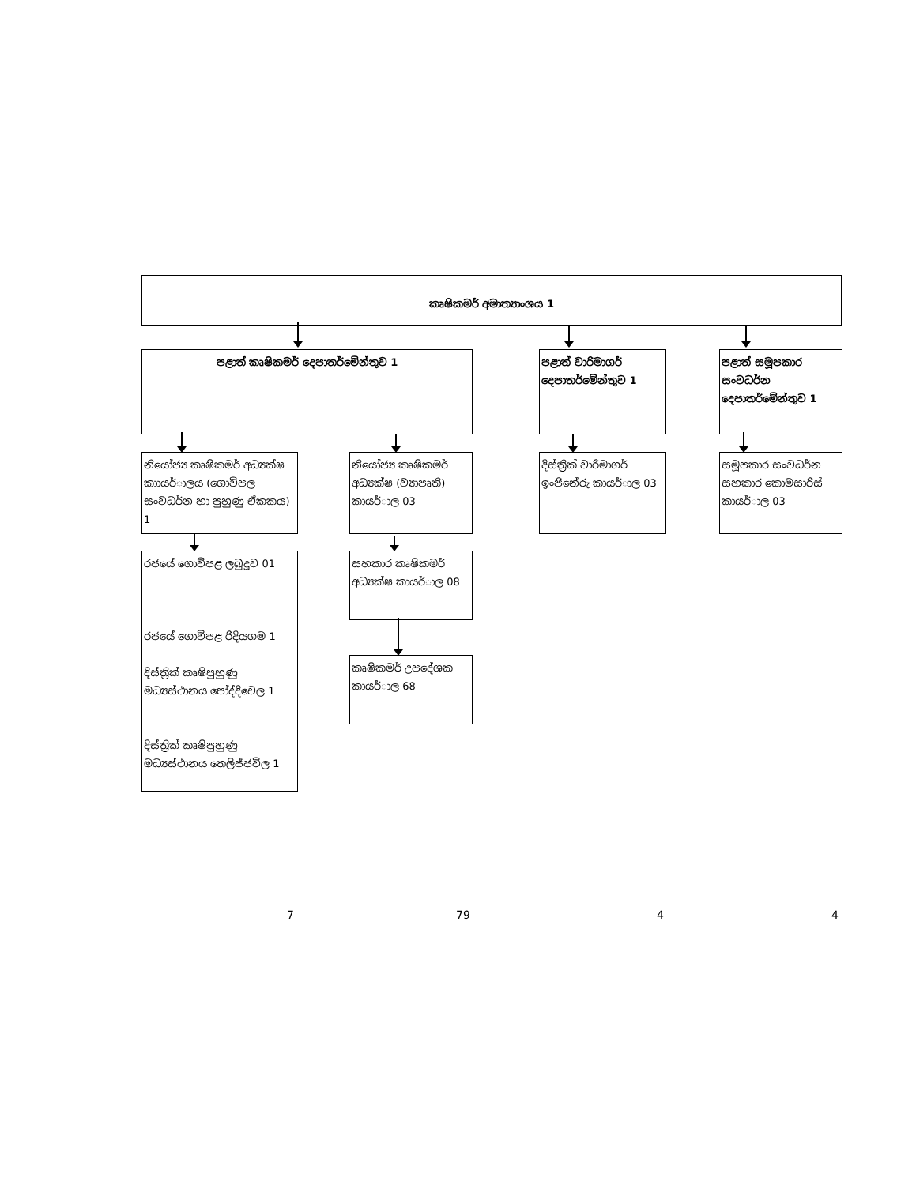කෘෂිකමර් අමාත්‍යාංශය 1
පළාත් කෘෂිකමර් දෙපාතර්මේන්තුව 1
පළාත් වාරිමාගර් දෙපාතර්මේන්තුව 1
පළාත් සමූපකාර සංවධර්න දෙපාතර්මේන්තුව 1
නියෝජ්‍ය කෘෂිකමර් අධ්‍යක්ෂ කාායර්ාලය (ගොවිපල සංවධර්න හා පුහුණු ඒකකය) 1
නියෝජ්‍ය කෘෂිකමර් අධ්‍යක්ෂ (ව්‍යාපෘති) කායර්ාල 03
දිස්ත්‍රික් වාරිමාගර් ඉංජිනේරු කායර්ාල 03
සමූපකාර සංවධර්න සහකාර කොමසාරිස් කායර්ාල 03
රජයේ ගොවිපළ ලබුදූව 01
රජයේ ගොවිපළ රිදියගම 1
දිස්ත්‍රික් කෘෂිපුහුණු මධ්‍යස්ථානය පෝද්දිවෙල 1
දිස්ත්‍රික් කෘෂිපුහුණු මධ්‍යස්ථානය තෙලිජ්ජවිල 1
සහකාර කෘෂිකමර් අධ්‍යක්ෂ කායර්ාල 08
කෘෂිකමර් උපදේශක කායර්ාල 68
7 79 4 4